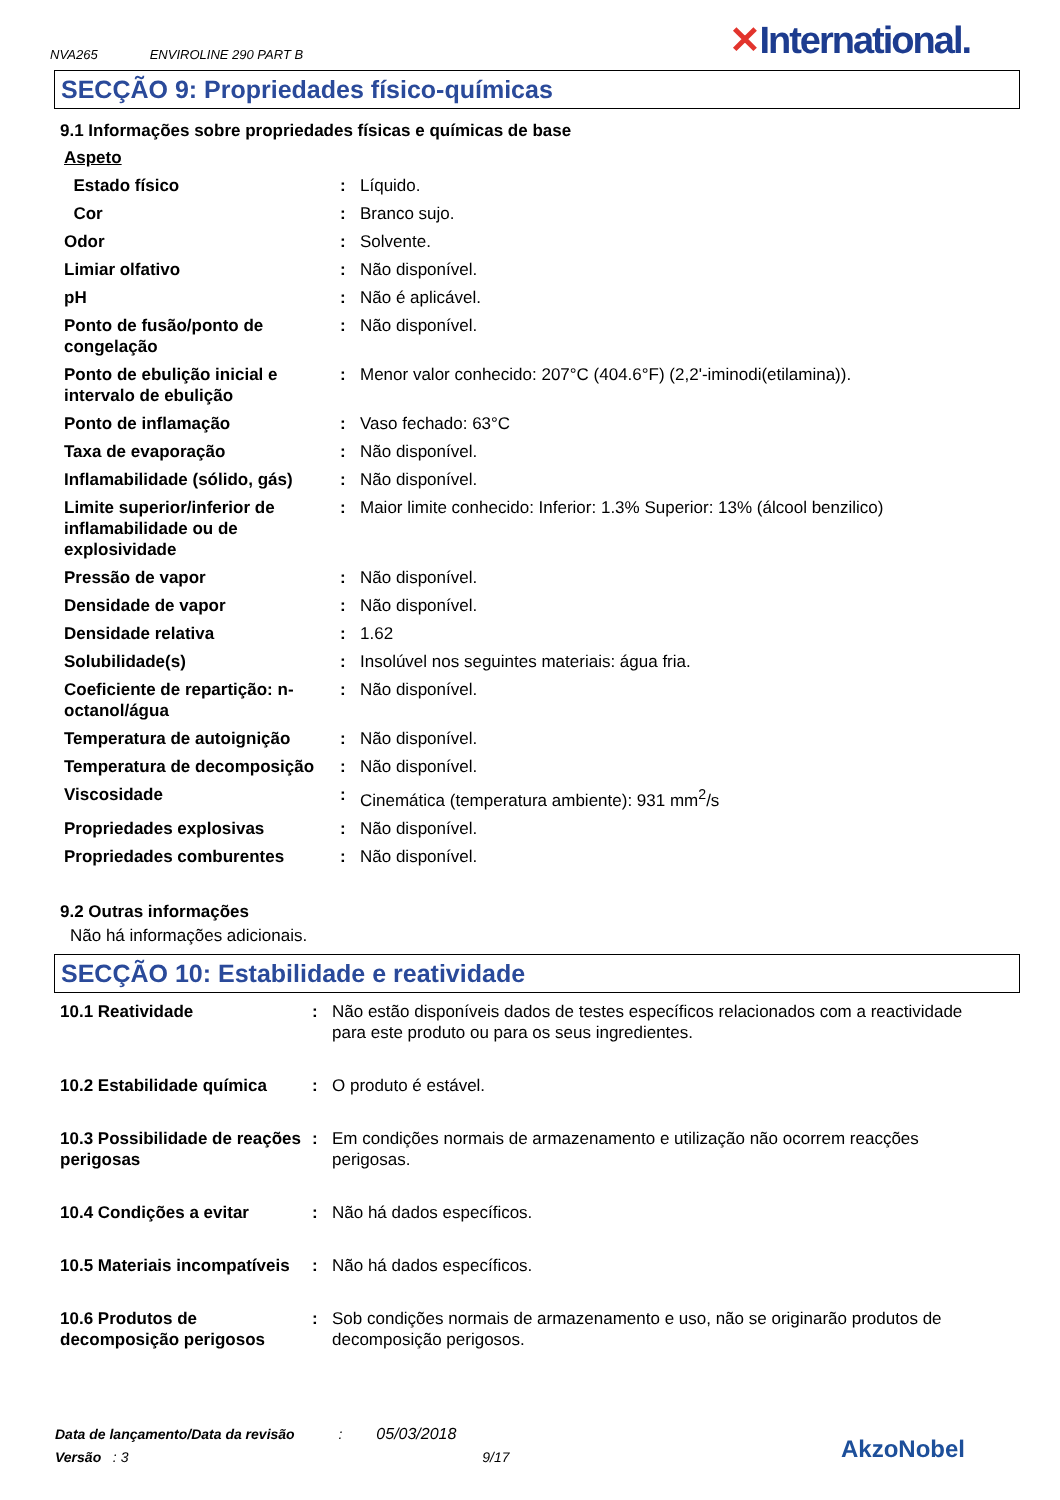NVA265 ENVIROLINE 290 PART B
✕International.
SECÇÃO 9: Propriedades físico-químicas
9.1 Informações sobre propriedades físicas e químicas de base
| Aspeto | | |
| Estado físico | : | Líquido. |
| Cor | : | Branco sujo. |
| Odor | : | Solvente. |
| Limiar olfativo | : | Não disponível. |
| pH | : | Não é aplicável. |
| Ponto de fusão/ponto de congelação | : | Não disponível. |
| Ponto de ebulição inicial e intervalo de ebulição | : | Menor valor conhecido: 207°C (404.6°F) (2,2'-iminodi(etilamina)). |
| Ponto de inflamação | : | Vaso fechado: 63°C |
| Taxa de evaporação | : | Não disponível. |
| Inflamabilidade (sólido, gás) | : | Não disponível. |
| Limite superior/inferior de inflamabilidade ou de explosividade | : | Maior limite conhecido: Inferior: 1.3% Superior: 13% (álcool benzilico) |
| Pressão de vapor | : | Não disponível. |
| Densidade de vapor | : | Não disponível. |
| Densidade relativa | : | 1.62 |
| Solubilidade(s) | : | Insolúvel nos seguintes materiais: água fria. |
| Coeficiente de repartição: n-octanol/água | : | Não disponível. |
| Temperatura de autoignição | : | Não disponível. |
| Temperatura de decomposição | : | Não disponível. |
| Viscosidade | : | Cinemática (temperatura ambiente): 931 mm<sup>2</sup>/s |
| Propriedades explosivas | : | Não disponível. |
| Propriedades comburentes | : | Não disponível. |
9.2 Outras informações
Não há informações adicionais.
SECÇÃO 10: Estabilidade e reatividade
| 10.1 Reatividade | : | Não estão disponíveis dados de testes específicos relacionados com a reactividade para este produto ou para os seus ingredientes. |
| 10.2 Estabilidade química | : | O produto é estável. |
| 10.3 Possibilidade de reações perigosas | : | Em condições normais de armazenamento e utilização não ocorrem reacções perigosas. |
| 10.4 Condições a evitar | : | Não há dados específicos. |
| 10.5 Materiais incompatíveis | : | Não há dados específicos. |
| 10.6 Produtos de decomposição perigosos | : | Sob condições normais de armazenamento e uso, não se originarão produtos de decomposição perigosos. |
Data de lançamento/Data da revisão : 05/03/2018
Versão : 3 9/17
AkzoNobel